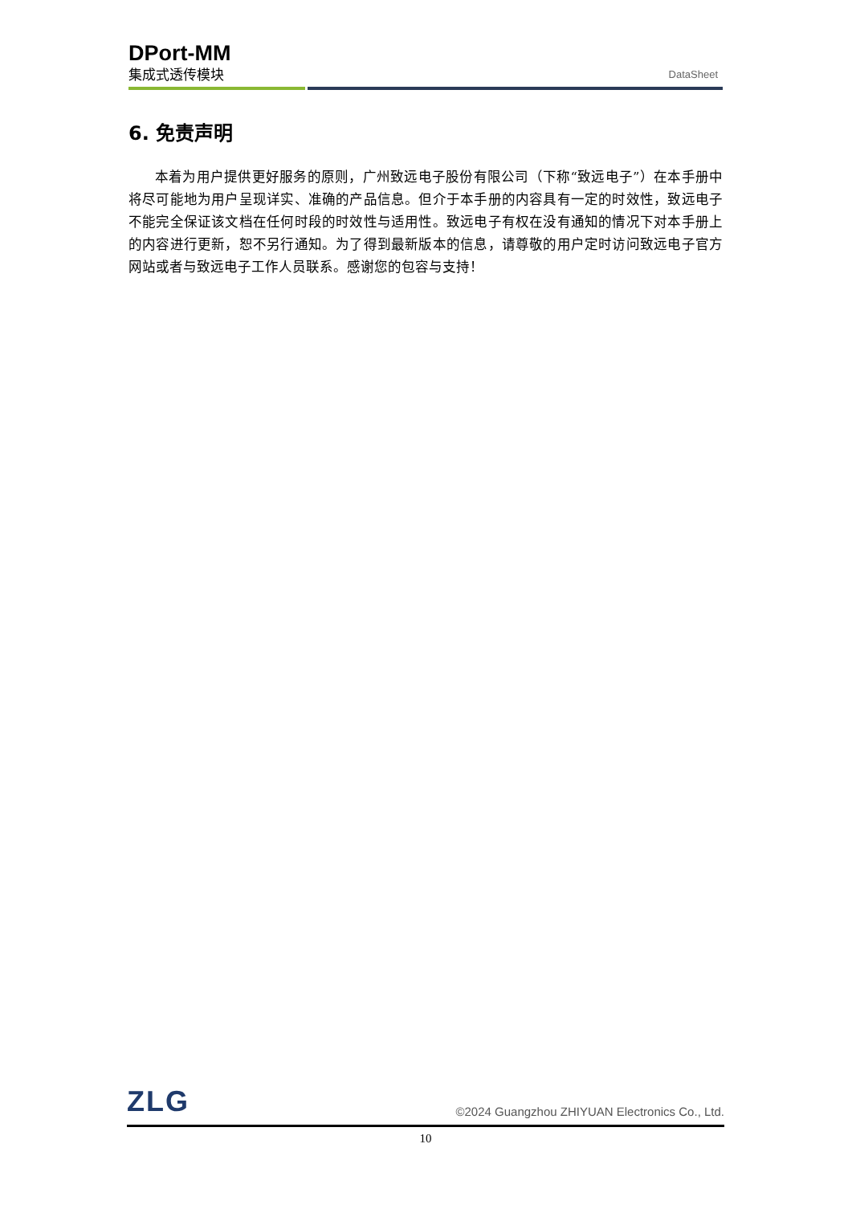DPort-MM
集成式透传模块 DataSheet
6. 免责声明
本着为用户提供更好服务的原则，广州致远电子股份有限公司（下称“致远电子”）在本手册中将尽可能地为用户呈现详实、准确的产品信息。但介于本手册的内容具有一定的时效性，致远电子不能完全保证该文档在任何时段的时效性与适用性。致远电子有权在没有通知的情况下对本手册上的内容进行更新，恕不另行通知。为了得到最新版本的信息，请尊敬的用户定时访问致远电子官方网站或者与致远电子工作人员联系。感谢您的包容与支持！
ZLG ©2024 Guangzhou ZHIYUAN Electronics Co., Ltd.
10